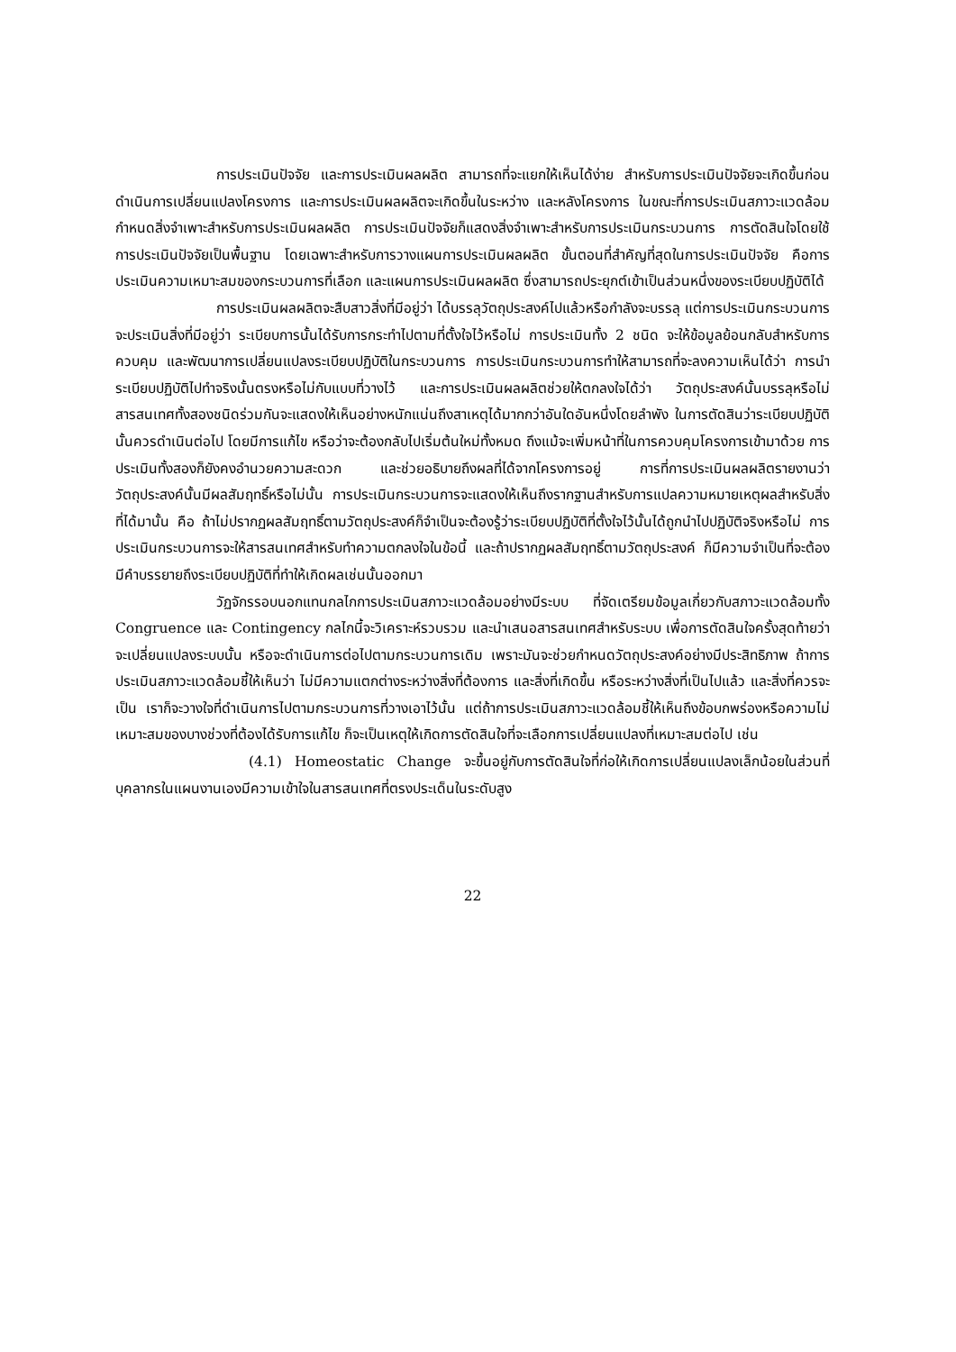การประเมินปัจจัย และการประเมินผลผลิต สามารถที่จะแยกให้เห็นได้ง่าย สำหรับการประเมินปัจจัยจะเกิดขึ้นก่อนดำเนินการเปลี่ยนแปลงโครงการ และการประเมินผลผลิตจะเกิดขึ้นในระหว่าง และหลังโครงการ ในขณะที่การประเมินสภาวะแวดล้อมกำหนดสิ่งจำเพาะสำหรับการประเมินผลผลิต การประเมินปัจจัยก็แสดงสิ่งจำเพาะสำหรับการประเมินกระบวนการ การตัดสินใจโดยใช้การประเมินปัจจัยเป็นพื้นฐาน โดยเฉพาะสำหรับการวางแผนการประเมินผลผลิต ขั้นตอนที่สำคัญที่สุดในการประเมินปัจจัย คือการประเมินความเหมาะสมของกระบวนการที่เลือก และแผนการประเมินผลผลิต ซึ่งสามารถประยุกต์เข้าเป็นส่วนหนึ่งของระเบียบปฏิบัติได้
การประเมินผลผลิตจะสืบสาวสิ่งที่มีอยู่ว่า ได้บรรลุวัตถุประสงค์ไปแล้วหรือกำลังจะบรรลุ แต่การประเมินกระบวนการจะประเมินสิ่งที่มีอยู่ว่า ระเบียบการนั้นได้รับการกระทำไปตามที่ตั้งใจไว้หรือไม่ การประเมินทั้ง 2 ชนิด จะให้ข้อมูลย้อนกลับสำหรับการควบคุม และพัฒนาการเปลี่ยนแปลงระเบียบปฏิบัติในกระบวนการ การประเมินกระบวนการทำให้สามารถที่จะลงความเห็นได้ว่า การนำระเบียบปฏิบัติไปทำจริงนั้นตรงหรือไม่กับแบบที่วางไว้ และการประเมินผลผลิตช่วยให้ตกลงใจได้ว่า วัตถุประสงค์นั้นบรรลุหรือไม่ สารสนเทศทั้งสองชนิดร่วมกันจะแสดงให้เห็นอย่างหนักแน่นถึงสาเหตุได้มากกว่าอันใดอันหนึ่งโดยลำพัง ในการตัดสินว่าระเบียบปฏิบัตินั้นควรดำเนินต่อไป โดยมีการแก้ไข หรือว่าจะต้องกลับไปเริ่มต้นใหม่ทั้งหมด ถึงแม้จะเพิ่มหน้าที่ในการควบคุมโครงการเข้ามาด้วย การประเมินทั้งสองก็ยังคงอำนวยความสะดวก และช่วยอธิบายถึงผลที่ได้จากโครงการอยู่ การที่การประเมินผลผลิตรายงานว่า วัตถุประสงค์นั้นมีผลสัมฤทธิ์หรือไม่นั้น การประเมินกระบวนการจะแสดงให้เห็นถึงรากฐานสำหรับการแปลความหมายเหตุผลสำหรับสิ่งที่ได้มานั้น คือ ถ้าไม่ปรากฏผลสัมฤทธิ์ตามวัตถุประสงค์ก็จำเป็นจะต้องรู้ว่าระเบียบปฏิบัติที่ตั้งใจไว้นั้นได้ถูกนำไปปฏิบัติจริงหรือไม่ การประเมินกระบวนการจะให้สารสนเทศสำหรับทำความตกลงใจในข้อนี้ และถ้าปรากฏผลสัมฤทธิ์ตามวัตถุประสงค์ ก็มีความจำเป็นที่จะต้องมีคำบรรยายถึงระเบียบปฏิบัติที่ทำให้เกิดผลเช่นนั้นออกมา
วัฏจักรรอบนอกแทนกลไกการประเมินสภาวะแวดล้อมอย่างมีระบบ ที่จัดเตรียมข้อมูลเกี่ยวกับสภาวะแวดล้อมทั้ง Congruence และ Contingency กลไกนี้จะวิเคราะห์รวบรวม และนำเสนอสารสนเทศสำหรับระบบ เพื่อการตัดสินใจครั้งสุดท้ายว่าจะเปลี่ยนแปลงระบบนั้น หรือจะดำเนินการต่อไปตามกระบวนการเดิม เพราะมันจะช่วยกำหนดวัตถุประสงค์อย่างมีประสิทธิภาพ ถ้าการประเมินสภาวะแวดล้อมชี้ให้เห็นว่า ไม่มีความแตกต่างระหว่างสิ่งที่ต้องการ และสิ่งที่เกิดขึ้น หรือระหว่างสิ่งที่เป็นไปแล้ว และสิ่งที่ควรจะเป็น เราก็จะวางใจที่ดำเนินการไปตามกระบวนการที่วางเอาไว้นั้น แต่ถ้าการประเมินสภาวะแวดล้อมชี้ให้เห็นถึงข้อบกพร่องหรือความไม่เหมาะสมของบางช่วงที่ต้องได้รับการแก้ไข ก็จะเป็นเหตุให้เกิดการตัดสินใจที่จะเลือกการเปลี่ยนแปลงที่เหมาะสมต่อไป เช่น
(4.1) Homeostatic Change จะขึ้นอยู่กับการตัดสินใจที่ก่อให้เกิดการเปลี่ยนแปลงเล็กน้อยในส่วนที่บุคลากรในแผนงานเองมีความเข้าใจในสารสนเทศที่ตรงประเด็นในระดับสูง
22